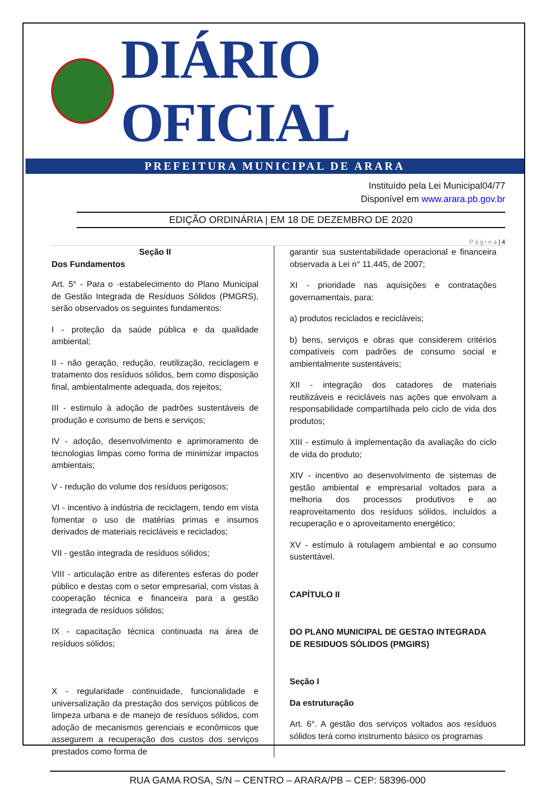DIÁRIO OFICIAL
PREFEITURA MUNICIPAL DE ARARA
Instituído pela Lei Municipal04/77
Disponível em www.arara.pb.gov.br
EDIÇÃO ORDINÁRIA | EM 18 DE DEZEMBRO DE 2020
P á g i n a | 4
Seção II
Dos Fundamentos
Art. 5° - Para o ·estabelecimento do Plano Municipal de Gestão Integrada de Resíduos Sólidos (PMGRS), serão observados os seguintes fundamentos:
I - proteção da saúde pública e da qualidade ambiental;
II - não geração, redução, reutilização, reciclagem e tratamento dos resíduos sólidos, bem como disposição final, ambientalmente adequada, dos rejeitos;
III - estimulo à adoção de padrões sustentáveis de produção e consumo de bens e serviços;
IV - adoção, desenvolvimento e aprimoramento de tecnologias limpas como forma de minimizar impactos ambientais;
V - redução do volume dos resíduos perigosos;
VI - incentivo à indústria de reciclagem, tendo em vista fomentar o uso de matérias primas e insumos derivados de materiais recicláveis e reciclados;
VII - gestão integrada de resíduos sólidos;
VIII - articulação entre as diferentes esferas do poder público e destas com o setor empresarial, com vistas à cooperação técnica e financeira para a gestão integrada de resíduos sólidos;
IX - capacitação técnica continuada na área de resíduos sólidos;
X - regularidade continuidade, funcionalidade e universalização da prestação dos serviços públicos de limpeza urbana e de manejo de resíduos sólidos, com adoção de mecanismos gerenciais e econômicos que assegurem a recuperação dos custos dos serviços prestados como forma de
garantir sua sustentabilidade operacional e financeira observada a Lei n° 11.445, de 2007;
XI - prioridade nas aquisições e contratações governamentais, para:
a) produtos reciclados e recicláveis;
b) bens, serviços e obras que considerem critérios compatíveis com padrões de consumo social e ambientalmente sustentáveis;
XII - integração dos catadores de materiais reutilizáveis e recicláveis nas ações que envolvam a responsabilidade compartilhada pelo ciclo de vida dos produtos;
XIII - estímulo à implementação da avaliação do ciclo de vida do produto;
XIV - incentivo ao desenvolvimento de sistemas de gestão ambiental e empresarial voltados para a melhoria dos processos produtivos e ao reaproveitamento dos resíduos sólidos, incluídos a recuperação e o aproveitamento energético;
XV - estímulo à rotulagem ambiental e ao consumo sustentável.
CAPÍTULO II
DO PLANO MUNICIPAL DE GESTAO INTEGRADA DE RESIDUOS SÓLIDOS (PMGIRS)
Seção I
Da estruturação
Art. 6°. A gestão dos serviços voltados aos resíduos sólidos terá como instrumento básico os programas
RUA GAMA ROSA, S/N – CENTRO – ARARA/PB – CEP: 58396-000